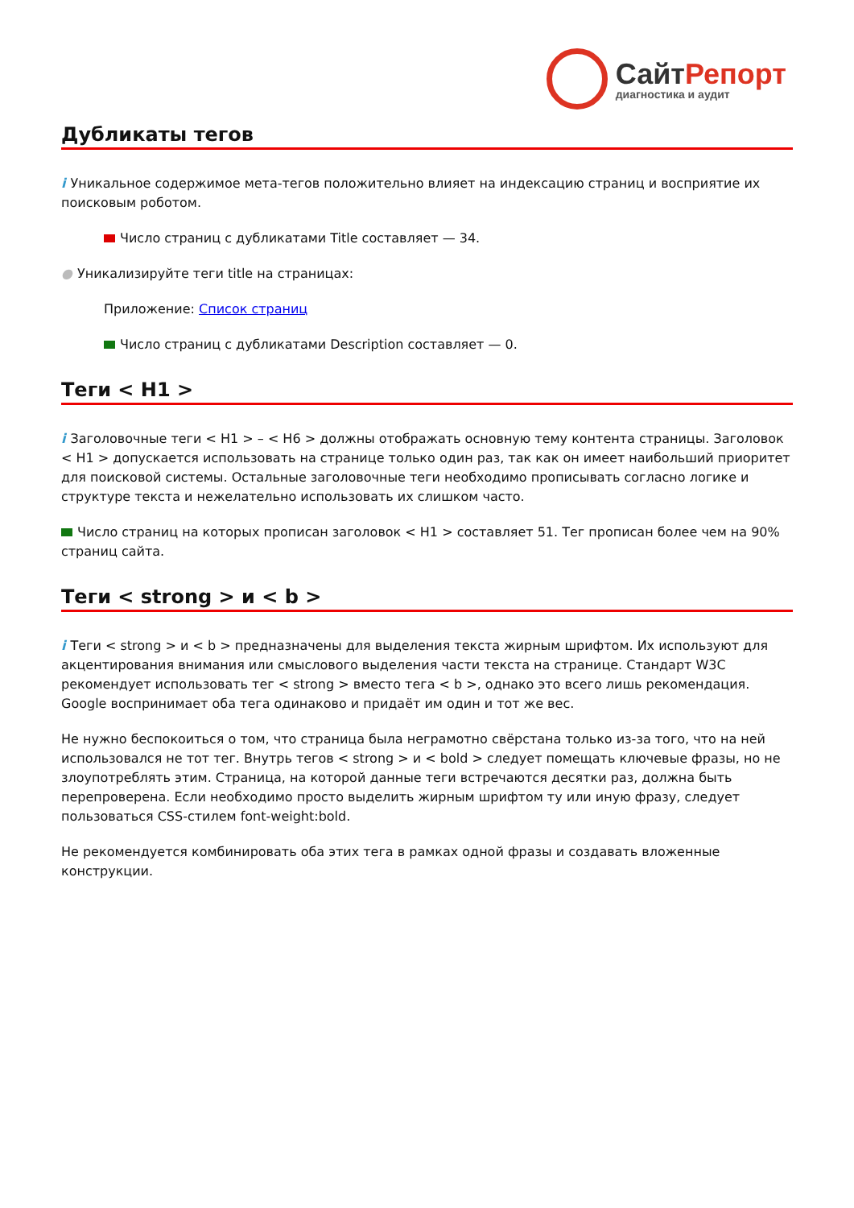СайтРепорт
диагностика и аудит
Дубликаты тегов
i Уникальное содержимое мета-тегов положительно влияет на индексацию страниц и восприятие их поисковым роботом.
Число страниц с дубликатами Title составляет — 34.
● Уникализируйте теги title на страницах:
Приложение: Список страниц
Число страниц с дубликатами Description составляет — 0.
Теги < H1 >
i Заголовочные теги < H1 > – < H6 > должны отображать основную тему контента страницы. Заголовок < H1 > допускается использовать на странице только один раз, так как он имеет наибольший приоритет для поисковой системы. Остальные заголовочные теги необходимо прописывать согласно логике и структуре текста и нежелательно использовать их слишком часто.
Число страниц на которых прописан заголовок < H1 > составляет 51. Тег прописан более чем на 90% страниц сайта.
Теги < strong > и < b >
i Теги < strong > и < b > предназначены для выделения текста жирным шрифтом. Их используют для акцентирования внимания или смыслового выделения части текста на странице. Стандарт W3C рекомендует использовать тег < strong > вместо тега < b >, однако это всего лишь рекомендация. Google воспринимает оба тега одинаково и придаёт им один и тот же вес.
Не нужно беспокоиться о том, что страница была неграмотно свёрстана только из-за того, что на ней использовался не тот тег. Внутрь тегов < strong > и < bold > следует помещать ключевые фразы, но не злоупотреблять этим. Страница, на которой данные теги встречаются десятки раз, должна быть перепроверена. Если необходимо просто выделить жирным шрифтом ту или иную фразу, следует пользоваться CSS-стилем font-weight:bold.
Не рекомендуется комбинировать оба этих тега в рамках одной фразы и создавать вложенные конструкции.